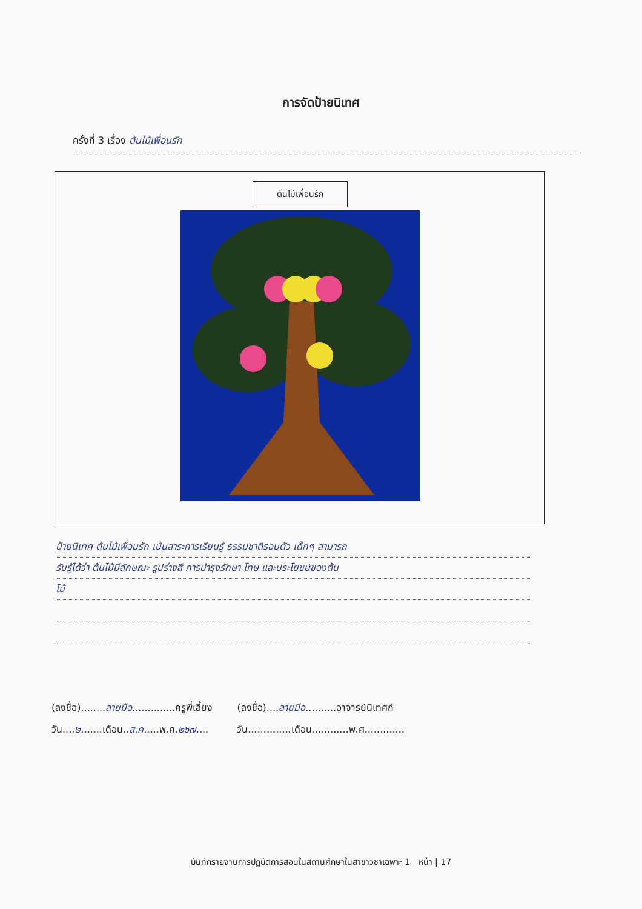การจัดป้ายนิเทศ
ครั้งที่ 3 เรื่อง ต้นไม้เพื่อนรัก
ต้นไม้เพื่อนรัก
ป้ายนิเทศ ต้นไม้เพื่อนรัก เน้นสาระการเรียนรู้ ธรรมชาติรอบตัว เด็กๆ สามารถ
รับรู้ได้ว่า ต้นไม้มีลักษณะ รูปร่างสี การบำรุงรักษา โทษ และประโยชน์ของต้น
ไม้
(ลงชื่อ)........ลายมือ..............ครูพี่เลี้ยง
วัน....๒.......เดือน..ส.ค.....พ.ศ.๒๖๗....
(ลงชื่อ)....ลายมือ..........อาจารย์นิเทศก์
วัน..............เดือน............พ.ศ.............
บันทึกรายงานการปฏิบัติการสอนในสถานศึกษาในสาขาวิชาเฉพาะ 1 หน้า | 17